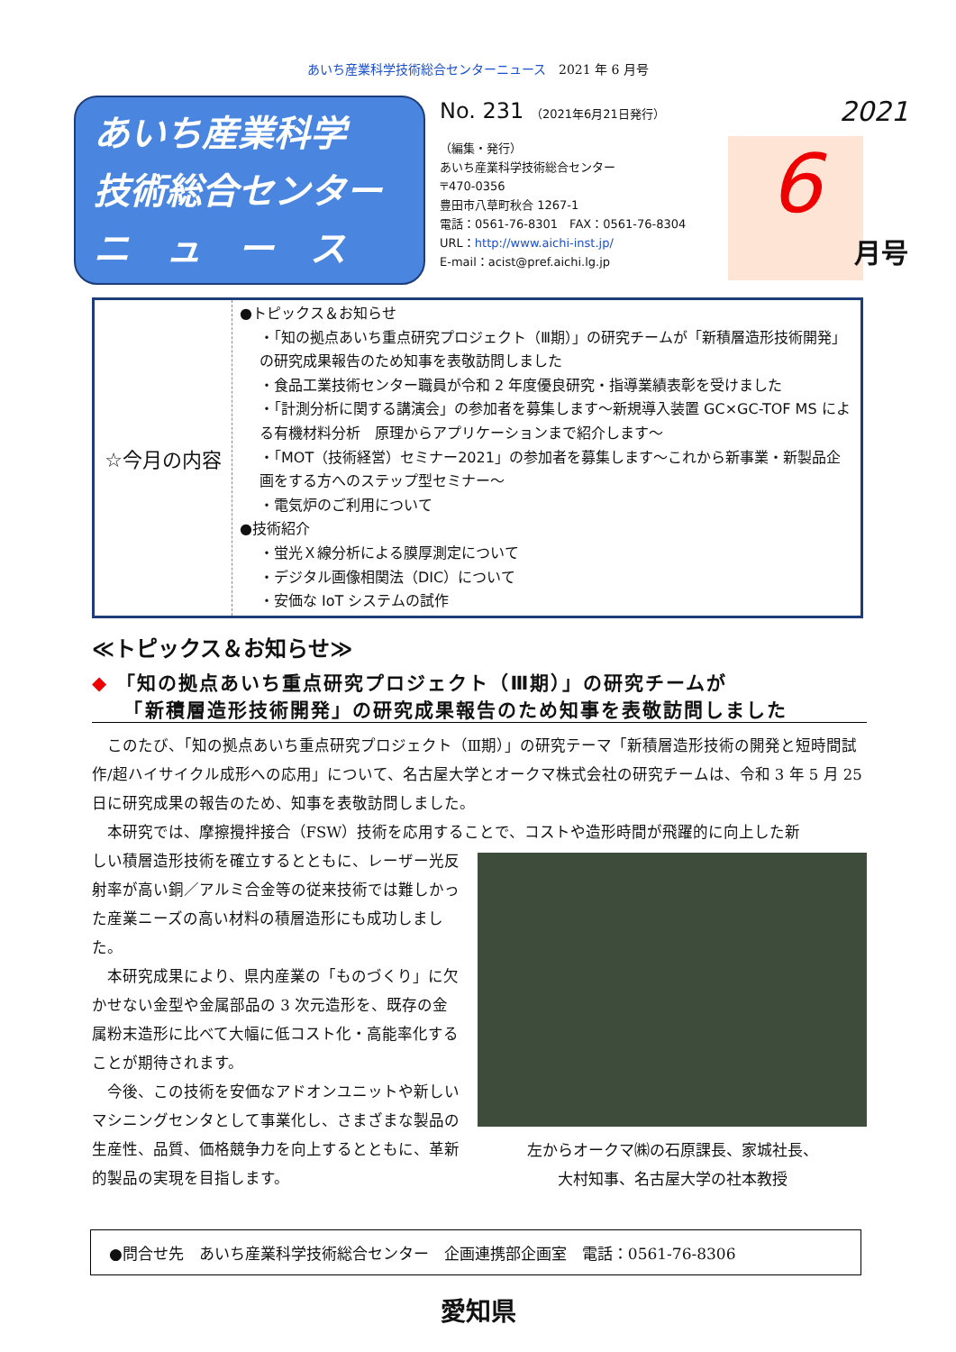あいち産業科学技術総合センターニュース　2021 年 6 月号
あいち産業科学
技術総合センター
ニ　ュ　ー　ス
No. 231 （2021年6月21日発行）
（編集・発行）
あいち産業科学技術総合センター
〒470-0356
豊田市八草町秋合 1267-1
電話：0561-76-8301　FAX：0561-76-8304
URL：http://www.aichi-inst.jp/
E-mail：acist@pref.aichi.lg.jp
2021
6
月号
| ☆今月の内容 | ●トピックス＆お知らせ ・「知の拠点あいち重点研究プロジェクト（Ⅲ期）」の研究チームが「新積層造形技術開発」の研究成果報告のため知事を表敬訪問しました ・食品工業技術センター職員が令和 2 年度優良研究・指導業績表彰を受けました ・「計測分析に関する講演会」の参加者を募集します～新規導入装置 GC×GC-TOF MS による有機材料分析 原理からアプリケーションまで紹介します～ ・「MOT（技術経営）セミナー2021」の参加者を募集します～これから新事業・新製品企画をする方へのステップ型セミナー～ ・電気炉のご利用について ●技術紹介 ・蛍光Ｘ線分析による膜厚測定について ・デジタル画像相関法（DIC）について ・安価な IoT システムの試作 |
≪トピックス＆お知らせ≫
◆ 「知の拠点あいち重点研究プロジェクト（Ⅲ期）」の研究チームが
　　「新積層造形技術開発」の研究成果報告のため知事を表敬訪問しました
このたび、「知の拠点あいち重点研究プロジェクト（Ⅲ期）」の研究テーマ「新積層造形技術の開発と短時間試作/超ハイサイクル成形への応用」について、名古屋大学とオークマ株式会社の研究チームは、令和 3 年 5 月 25 日に研究成果の報告のため、知事を表敬訪問しました。
本研究では、摩擦攪拌接合（FSW）技術を応用することで、コストや造形時間が飛躍的に向上した新
しい積層造形技術を確立するとともに、レーザー光反射率が高い銅／アルミ合金等の従来技術では難しかった産業ニーズの高い材料の積層造形にも成功しました。
本研究成果により、県内産業の「ものづくり」に欠かせない金型や金属部品の 3 次元造形を、既存の金属粉末造形に比べて大幅に低コスト化・高能率化することが期待されます。
今後、この技術を安価なアドオンユニットや新しいマシニングセンタとして事業化し、さまざまな製品の生産性、品質、価格競争力を向上するとともに、革新的製品の実現を目指します。
左からオークマ㈱の石原課長、家城社長、
大村知事、名古屋大学の社本教授
●問合せ先　あいち産業科学技術総合センター　企画連携部企画室　電話：0561-76-8306
愛知県